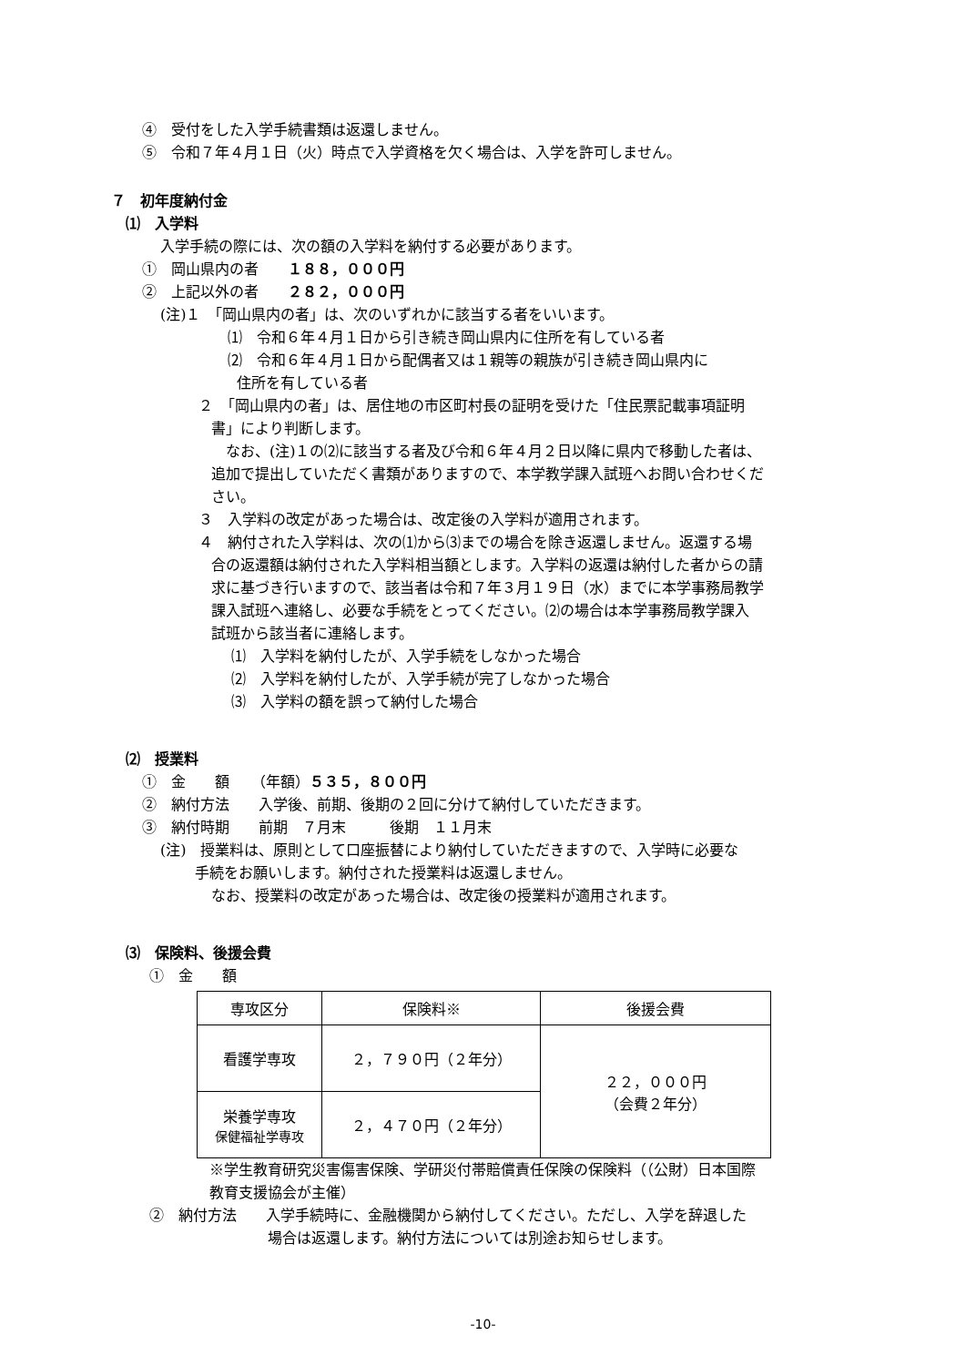④　受付をした入学手続書類は返還しません。
⑤　令和７年４月１日（火）時点で入学資格を欠く場合は、入学を許可しません。
７　初年度納付金
⑴　入学料
入学手続の際には、次の額の入学料を納付する必要があります。
①　岡山県内の者　　１８８，０００円
②　上記以外の者　　２８２，０００円
(注)１　「岡山県内の者」は、次のいずれかに該当する者をいいます。
⑴　令和６年４月１日から引き続き岡山県内に住所を有している者
⑵　令和６年４月１日から配偶者又は１親等の親族が引き続き岡山県内に
住所を有している者
２　「岡山県内の者」は、居住地の市区町村長の証明を受けた「住民票記載事項証明
書」により判断します。
　なお、(注)１の⑵に該当する者及び令和６年４月２日以降に県内で移動した者は、
追加で提出していただく書類がありますので、本学教学課入試班へお問い合わせくだ
さい。
３　入学料の改定があった場合は、改定後の入学料が適用されます。
４　納付された入学料は、次の⑴から⑶までの場合を除き返還しません。返還する場
合の返還額は納付された入学料相当額とします。入学料の返還は納付した者からの請
求に基づき行いますので、該当者は令和７年３月１９日（水）までに本学事務局教学
課入試班へ連絡し、必要な手続をとってください。⑵の場合は本学事務局教学課入
試班から該当者に連絡します。
⑴　入学料を納付したが、入学手続をしなかった場合
⑵　入学料を納付したが、入学手続が完了しなかった場合
⑶　入学料の額を誤って納付した場合
⑵　授業料
①　金　　額　　（年額）５３５，８００円
②　納付方法　　入学後、前期、後期の２回に分けて納付していただきます。
③　納付時期　　前期　７月末　　　後期　１１月末
(注)　授業料は、原則として口座振替により納付していただきますので、入学時に必要な
手続をお願いします。納付された授業料は返還しません。
なお、授業料の改定があった場合は、改定後の授業料が適用されます。
⑶　保険料、後援会費
①　金　　額
| 専攻区分 | 保険料※ | 後援会費 |
| --- | --- | --- |
| 看護学専攻 | ２，７９０円（２年分） | ２２，０００円 （会費２年分） |
| 栄養学専攻 保健福祉学専攻 | ２，４７０円（２年分） | |
※学生教育研究災害傷害保険、学研災付帯賠償責任保険の保険料（（公財）日本国際
教育支援協会が主催）
②　納付方法　　入学手続時に、金融機関から納付してください。ただし、入学を辞退した
場合は返還します。納付方法については別途お知らせします。
-10-